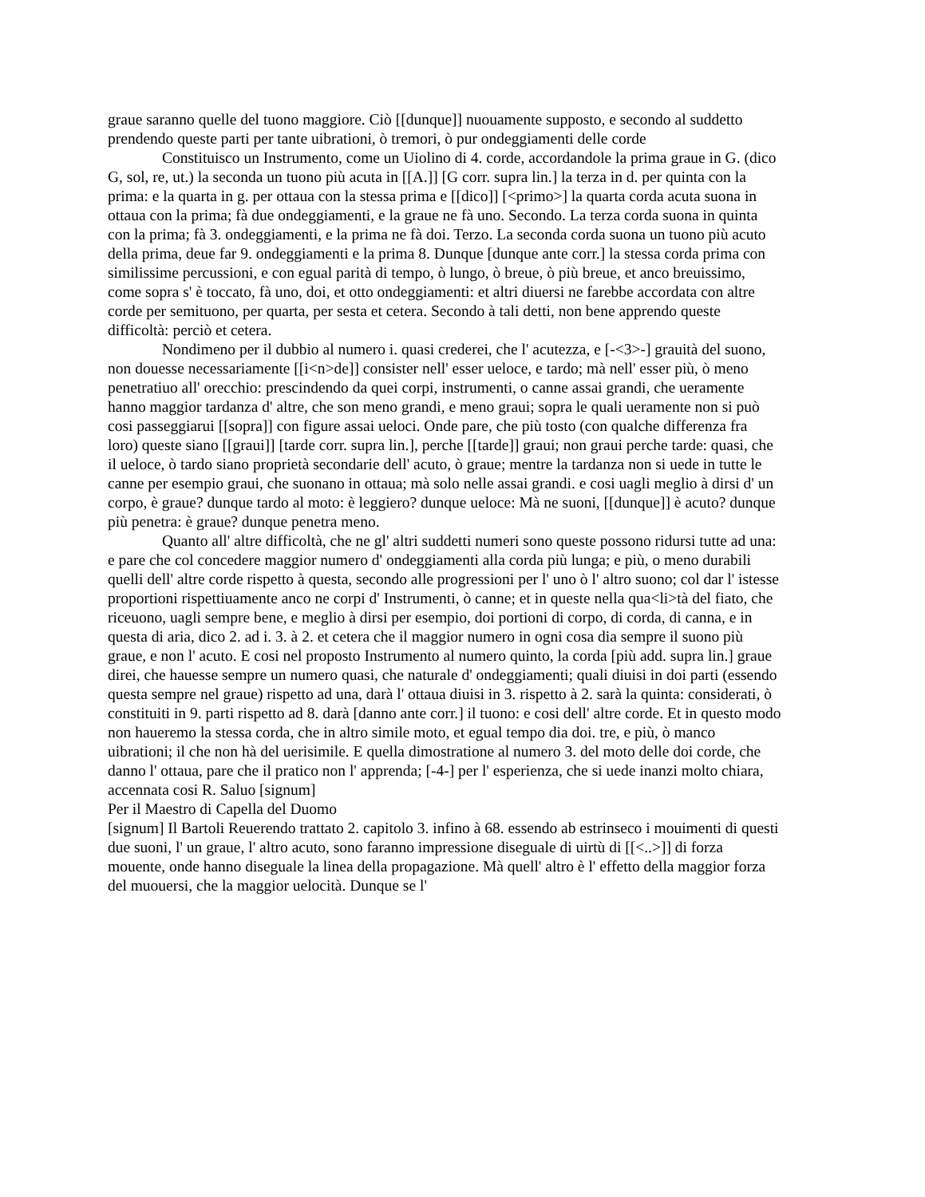graue saranno quelle del tuono maggiore. Ciò [[dunque]] nuouamente supposto, e secondo al suddetto prendendo queste parti per tante uibrationi, ò tremori, ò pur ondeggiamenti delle corde
Constituisco un Instrumento, come un Uiolino di 4. corde, accordandole la prima graue in G. (dico G, sol, re, ut.) la seconda un tuono più acuta in [[A.]] [G corr. supra lin.] la terza in d. per quinta con la prima: e la quarta in g. per ottaua con la stessa prima e [[dico]] [<primo>] la quarta corda acuta suona in ottaua con la prima; fà due ondeggiamenti, e la graue ne fà uno. Secondo. La terza corda suona in quinta con la prima; fà 3. ondeggiamenti, e la prima ne fà doi. Terzo. La seconda corda suona un tuono più acuto della prima, deue far 9. ondeggiamenti e la prima 8. Dunque [dunque ante corr.] la stessa corda prima con similissime percussioni, e con egual parità di tempo, ò lungo, ò breue, ò più breue, et anco breuissimo, come sopra s' è toccato, fà uno, doi, et otto ondeggiamenti: et altri diuersi ne farebbe accordata con altre corde per semituono, per quarta, per sesta et cetera. Secondo à tali detti, non bene apprendo queste difficoltà: perciò et cetera.
Nondimeno per il dubbio al numero i. quasi crederei, che l' acutezza, e [-<3>-] grauità del suono, non douesse necessariamente [[i<n>de]] consister nell' esser ueloce, e tardo; mà nell' esser più, ò meno penetratiuo all' orecchio: prescindendo da quei corpi, instrumenti, o canne assai grandi, che ueramente hanno maggior tardanza d' altre, che son meno grandi, e meno graui; sopra le quali ueramente non si può cosi passeggiarui [[sopra]] con figure assai ueloci. Onde pare, che più tosto (con qualche differenza fra loro) queste siano [[graui]] [tarde corr. supra lin.], perche [[tarde]] graui; non graui perche tarde: quasi, che il ueloce, ò tardo siano proprietà secondarie dell' acuto, ò graue; mentre la tardanza non si uede in tutte le canne per esempio graui, che suonano in ottaua; mà solo nelle assai grandi. e cosi uagli meglio à dirsi d' un corpo, è graue? dunque tardo al moto: è leggiero? dunque ueloce: Mà ne suoni, [[dunque]] è acuto? dunque più penetra: è graue? dunque penetra meno.
Quanto all' altre difficoltà, che ne gl' altri suddetti numeri sono queste possono ridursi tutte ad una: e pare che col concedere maggior numero d' ondeggiamenti alla corda più lunga; e più, o meno durabili quelli dell' altre corde rispetto à questa, secondo alle progressioni per l' uno ò l' altro suono; col dar l' istesse proportioni rispettiuamente anco ne corpi d' Instrumenti, ò canne; et in queste nella qua<li>tà del fiato, che riceuono, uagli sempre bene, e meglio à dirsi per esempio, doi portioni di corpo, di corda, di canna, e in questa di aria, dico 2. ad i. 3. à 2. et cetera che il maggior numero in ogni cosa dia sempre il suono più graue, e non l' acuto. E cosi nel proposto Instrumento al numero quinto, la corda [più add. supra lin.] graue direi, che hauesse sempre un numero quasi, che naturale d' ondeggiamenti; quali diuisi in doi parti (essendo questa sempre nel graue) rispetto ad una, darà l' ottaua diuisi in 3. rispetto à 2. sarà la quinta: considerati, ò constituiti in 9. parti rispetto ad 8. darà [danno ante corr.] il tuono: e cosi dell' altre corde. Et in questo modo non haueremo la stessa corda, che in altro simile moto, et egual tempo dia doi. tre, e più, ò manco uibrationi; il che non hà del uerisimile. E quella dimostratione al numero 3. del moto delle doi corde, che danno l' ottaua, pare che il pratico non l' apprenda; [-4-] per l' esperienza, che si uede inanzi molto chiara, accennata cosi R. Saluo [signum]
Per il Maestro di Capella del Duomo
[signum] Il Bartoli Reuerendo trattato 2. capitolo 3. infino à 68. essendo ab estrinseco i mouimenti di questi due suoni, l' un graue, l' altro acuto, sono faranno impressione diseguale di uirtù di [[<..>]] di forza mouente, onde hanno diseguale la linea della propagazione. Mà quell' altro è l' effetto della maggior forza del muouersi, che la maggior uelocità. Dunque se l'